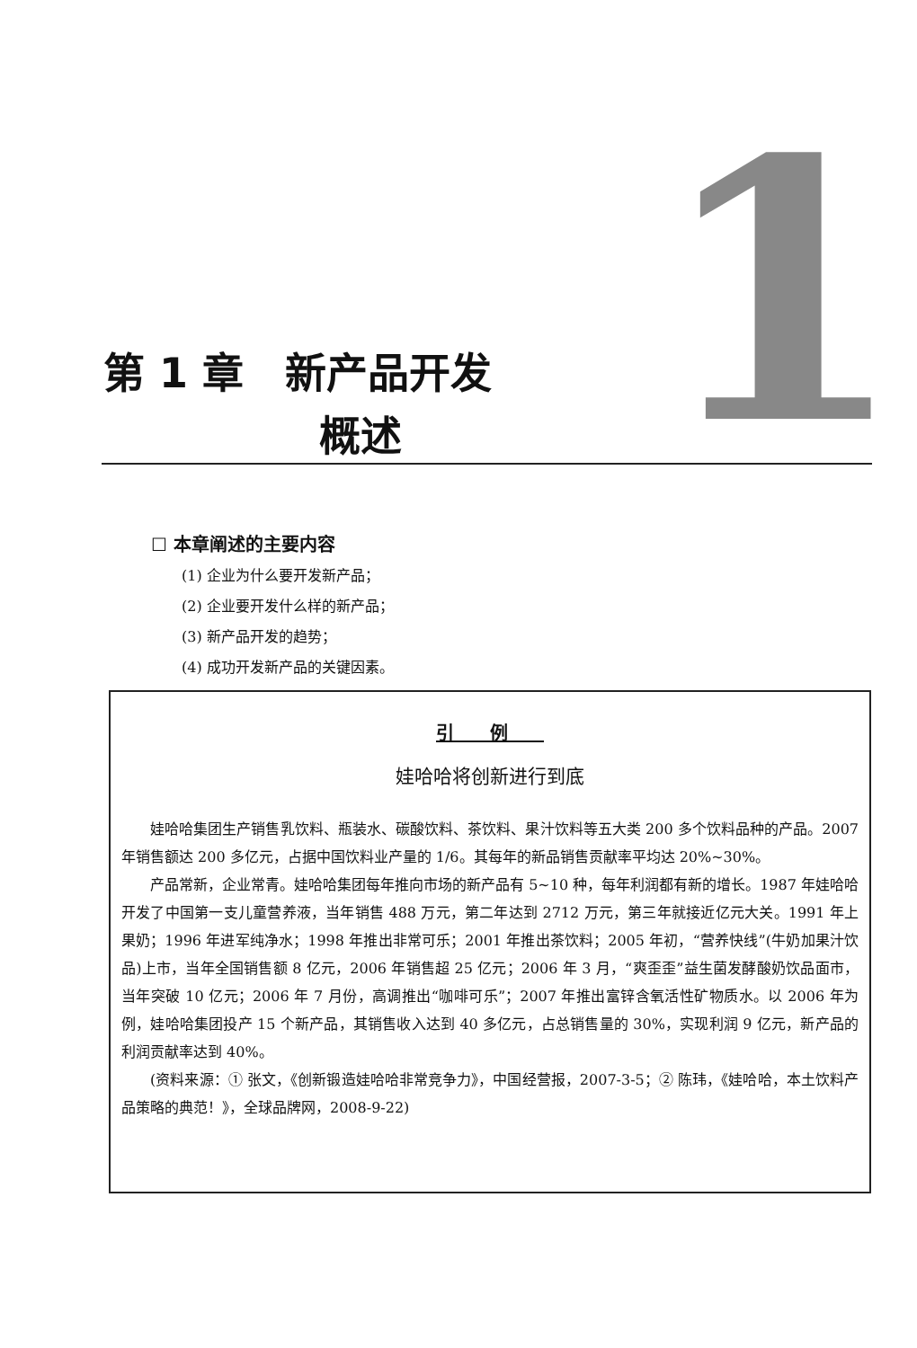1
第 1 章　新产品开发
概述
☐ 本章阐述的主要内容
(1) 企业为什么要开发新产品；
(2) 企业要开发什么样的新产品；
(3) 新产品开发的趋势；
(4) 成功开发新产品的关键因素。
引例
娃哈哈将创新进行到底
娃哈哈集团生产销售乳饮料、瓶装水、碳酸饮料、茶饮料、果汁饮料等五大类 200 多个饮料品种的产品。2007 年销售额达 200 多亿元，占据中国饮料业产量的 1/6。其每年的新品销售贡献率平均达 20%~30%。
产品常新，企业常青。娃哈哈集团每年推向市场的新产品有 5~10 种，每年利润都有新的增长。1987 年娃哈哈开发了中国第一支儿童营养液，当年销售 488 万元，第二年达到 2712 万元，第三年就接近亿元大关。1991 年上果奶；1996 年进军纯净水；1998 年推出非常可乐；2001 年推出茶饮料；2005 年初，“营养快线”(牛奶加果汁饮品)上市，当年全国销售额 8 亿元，2006 年销售超 25 亿元；2006 年 3 月，“爽歪歪”益生菌发酵酸奶饮品面市，当年突破 10 亿元；2006 年 7 月份，高调推出“咖啡可乐”；2007 年推出富锌含氧活性矿物质水。以 2006 年为例，娃哈哈集团投产 15 个新产品，其销售收入达到 40 多亿元，占总销售量的 30%，实现利润 9 亿元，新产品的利润贡献率达到 40%。
(资料来源：① 张文，《创新锻造娃哈哈非常竞争力》，中国经营报，2007-3-5；② 陈玮，《娃哈哈，本土饮料产品策略的典范！》，全球品牌网，2008-9-22)